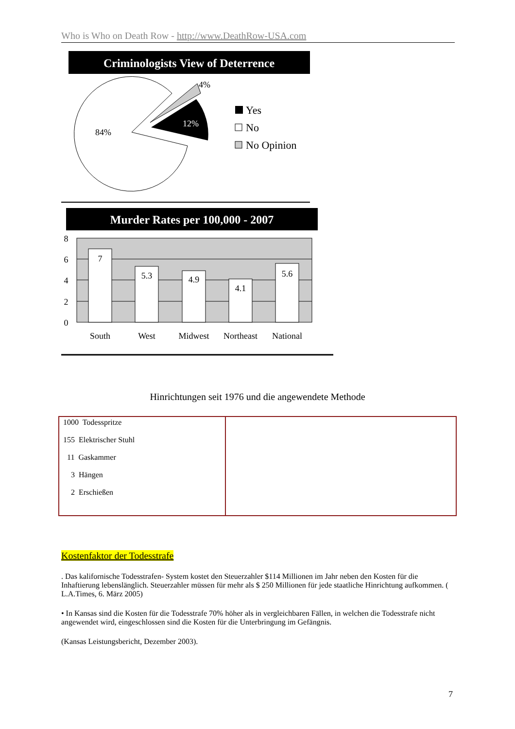Who is Who on Death Row - http://www.DeathRow-USA.com
Criminologists View of Deterrence
4%
12%
84%
Yes
No
No Opinion
Murder Rates per 100,000 - 2007
7
5.3
4.9
4.1
5.6
8
6
4
2
0
South
West
Midwest
Northeast
National
Hinrichtungen seit 1976 und die angewendete Methode
| 1000 Todesspritze 155 Elektrischer Stuhl 11 Gaskammer 3 Hängen 2 Erschießen | |
Kostenfaktor der Todesstrafe
. Das kalifornische Todesstrafen- System kostet den Steuerzahler $114 Millionen im Jahr neben den Kosten für die Inhaftierung lebenslänglich. Steuerzahler müssen für mehr als $ 250 Millionen für jede staatliche Hinrichtung aufkommen. ( L.A.Times, 6. März 2005)
• In Kansas sind die Kosten für die Todesstrafe 70% höher als in vergleichbaren Fällen, in welchen die Todesstrafe nicht angewendet wird, eingeschlossen sind die Kosten für die Unterbringung im Gefängnis.
(Kansas Leistungsbericht, Dezember 2003).
7